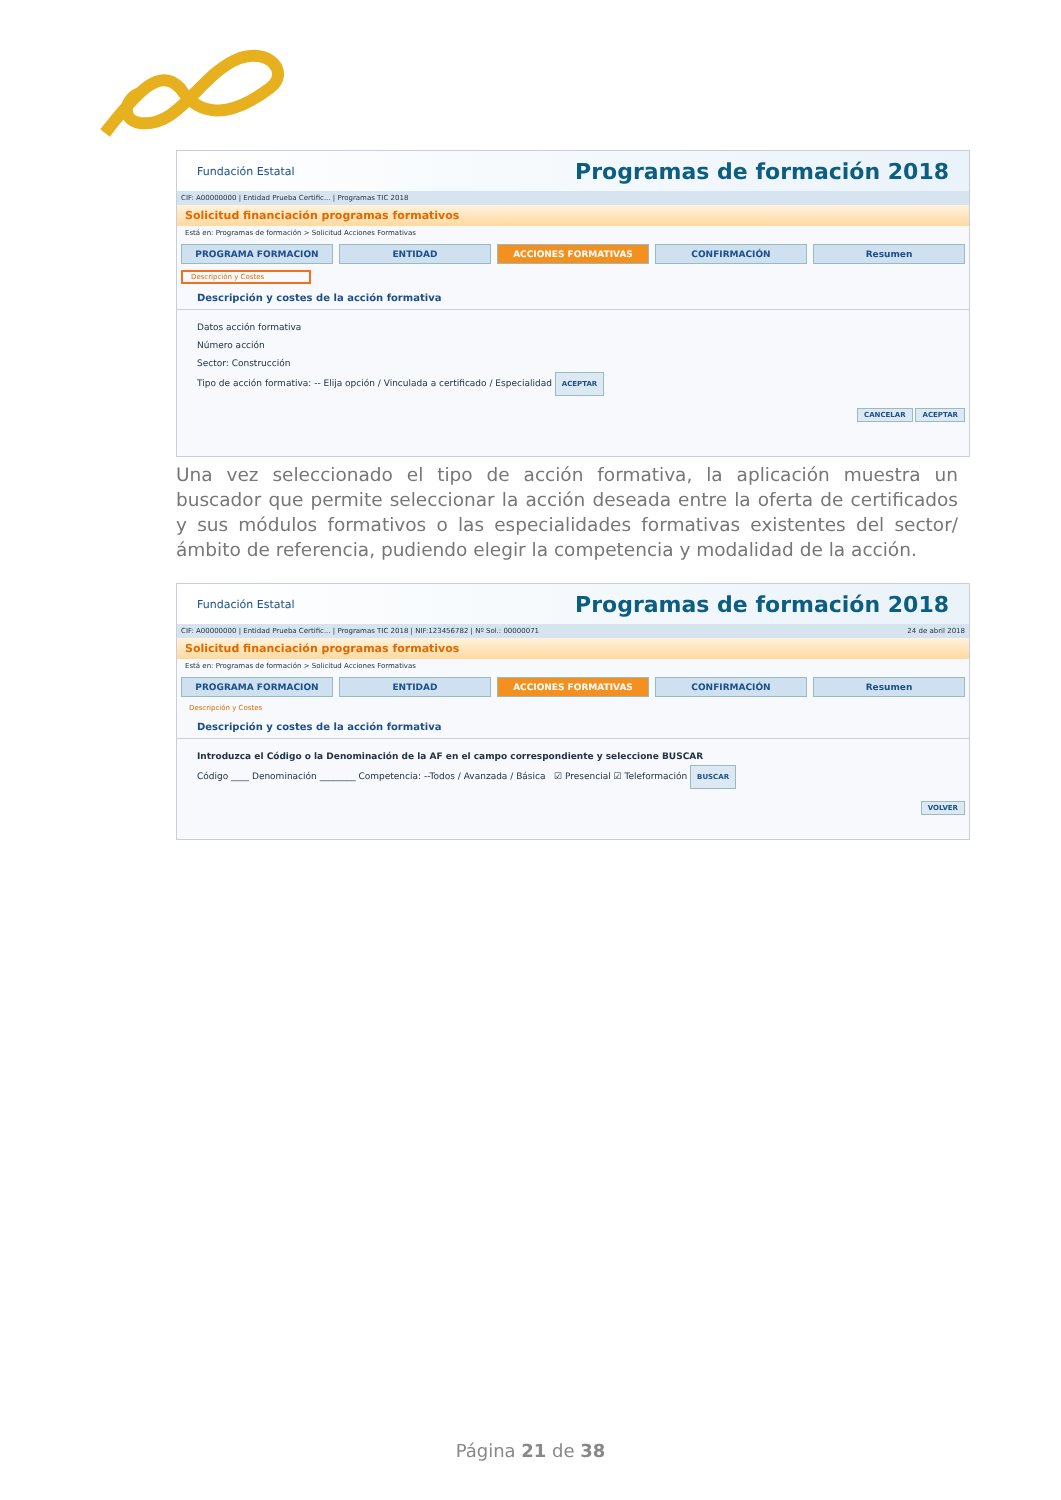Fundación Estatal Programas de formación 2018
CIF: A00000000 | Entidad Prueba Certific... | Programas TIC 2018
Solicitud financiación programas formativos
Está en: Programas de formación > Solicitud Acciones Formativas
PROGRAMA FORMACION ENTIDAD ACCIONES FORMATIVAS CONFIRMACIÓN Resumen
Descripción y Costes
Descripción y costes de la acción formativa
Datos acción formativa
Número acción
Sector: Construcción
Tipo de acción formativa: -- Elija opción / Vinculada a certificado / Especialidad ACEPTAR
CANCELAR ACEPTAR
Una vez seleccionado el tipo de acción formativa, la aplicación muestra un buscador que permite seleccionar la acción deseada entre la oferta de certificados y sus módulos formativos o las especialidades formativas existentes del sector/ámbito de referencia, pudiendo elegir la competencia y modalidad de la acción.
Fundación Estatal Programas de formación 2018
CIF: A00000000 | Entidad Prueba Certific... | Programas TIC 2018 | NIF:123456782 | Nº Sol.: 00000071 24 de abril 2018
Solicitud financiación programas formativos
Está en: Programas de formación > Solicitud Acciones Formativas
PROGRAMA FORMACION ENTIDAD ACCIONES FORMATIVAS CONFIRMACIÓN Resumen
Descripción y Costes
Descripción y costes de la acción formativa
Introduzca el Código o la Denominación de la AF en el campo correspondiente y seleccione BUSCAR
Código ____ Denominación ________ Competencia: --Todos / Avanzada / Básica ☑ Presencial ☑ Teleformación BUSCAR
VOLVER
Página 21 de 38